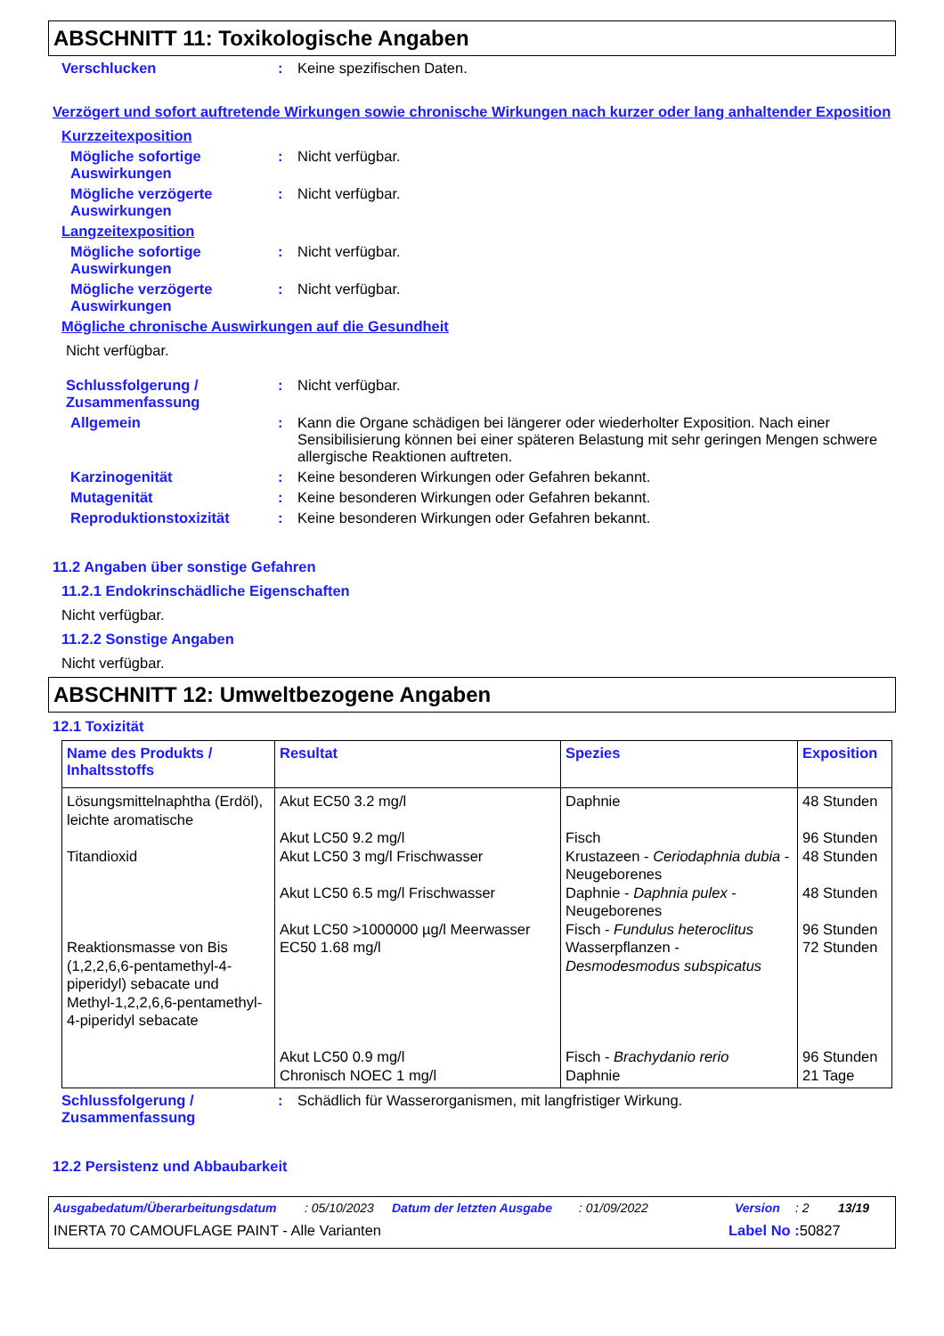ABSCHNITT 11: Toxikologische Angaben
Verschlucken : Keine spezifischen Daten.
Verzögert und sofort auftretende Wirkungen sowie chronische Wirkungen nach kurzer oder lang anhaltender Exposition
Kurzzeitexposition
Mögliche sofortige Auswirkungen
: Nicht verfügbar.
Mögliche verzögerte Auswirkungen
: Nicht verfügbar.
Langzeitexposition
Mögliche sofortige Auswirkungen
: Nicht verfügbar.
Mögliche verzögerte Auswirkungen
: Nicht verfügbar.
Mögliche chronische Auswirkungen auf die Gesundheit
Nicht verfügbar.
Schlussfolgerung / Zusammenfassung
: Nicht verfügbar.
Allgemein : Kann die Organe schädigen bei längerer oder wiederholter Exposition. Nach einer Sensibilisierung können bei einer späteren Belastung mit sehr geringen Mengen schwere allergische Reaktionen auftreten.
Karzinogenität : Keine besonderen Wirkungen oder Gefahren bekannt.
Mutagenität : Keine besonderen Wirkungen oder Gefahren bekannt.
Reproduktionstoxizität : Keine besonderen Wirkungen oder Gefahren bekannt.
11.2 Angaben über sonstige Gefahren
11.2.1 Endokrinschädliche Eigenschaften
Nicht verfügbar.
11.2.2 Sonstige Angaben
Nicht verfügbar.
ABSCHNITT 12: Umweltbezogene Angaben
12.1 Toxizität
| Name des Produkts / Inhaltsstoffs | Resultat | Spezies | Exposition |
| --- | --- | --- | --- |
| Lösungsmittelnaphtha (Erdöl), leichte aromatische Titandioxid Reaktionsmasse von Bis (1,2,2,6,6-pentamethyl-4-piperidyl) sebacate und Methyl-1,2,2,6,6-pentamethyl-4-piperidyl sebacate | Akut EC50 3.2 mg/l Akut LC50 9.2 mg/l Akut LC50 3 mg/l Frischwasser Akut LC50 6.5 mg/l Frischwasser Akut LC50 >1000000 µg/l Meerwasser EC50 1.68 mg/l Akut LC50 0.9 mg/l Chronisch NOEC 1 mg/l | Daphnie Fisch Krustazeen - Ceriodaphnia dubia - Neugeborenes Daphnie - Daphnia pulex - Neugeborenes Fisch - Fundulus heteroclitus Wasserpflanzen - Desmodesmodus subspicatus Fisch - Brachydanio rerio Daphnie | 48 Stunden 96 Stunden 48 Stunden 48 Stunden 96 Stunden 72 Stunden 96 Stunden 21 Tage |
Schlussfolgerung / Zusammenfassung
: Schädlich für Wasserorganismen, mit langfristiger Wirkung.
12.2 Persistenz und Abbaubarkeit
Ausgabedatum/Überarbeitungsdatum: 05/10/2023 Datum der letzten Ausgabe: 01/09/2022 Version: 2 13/19
INERTA 70 CAMOUFLAGE PAINT - Alle Varianten Label No : 50827